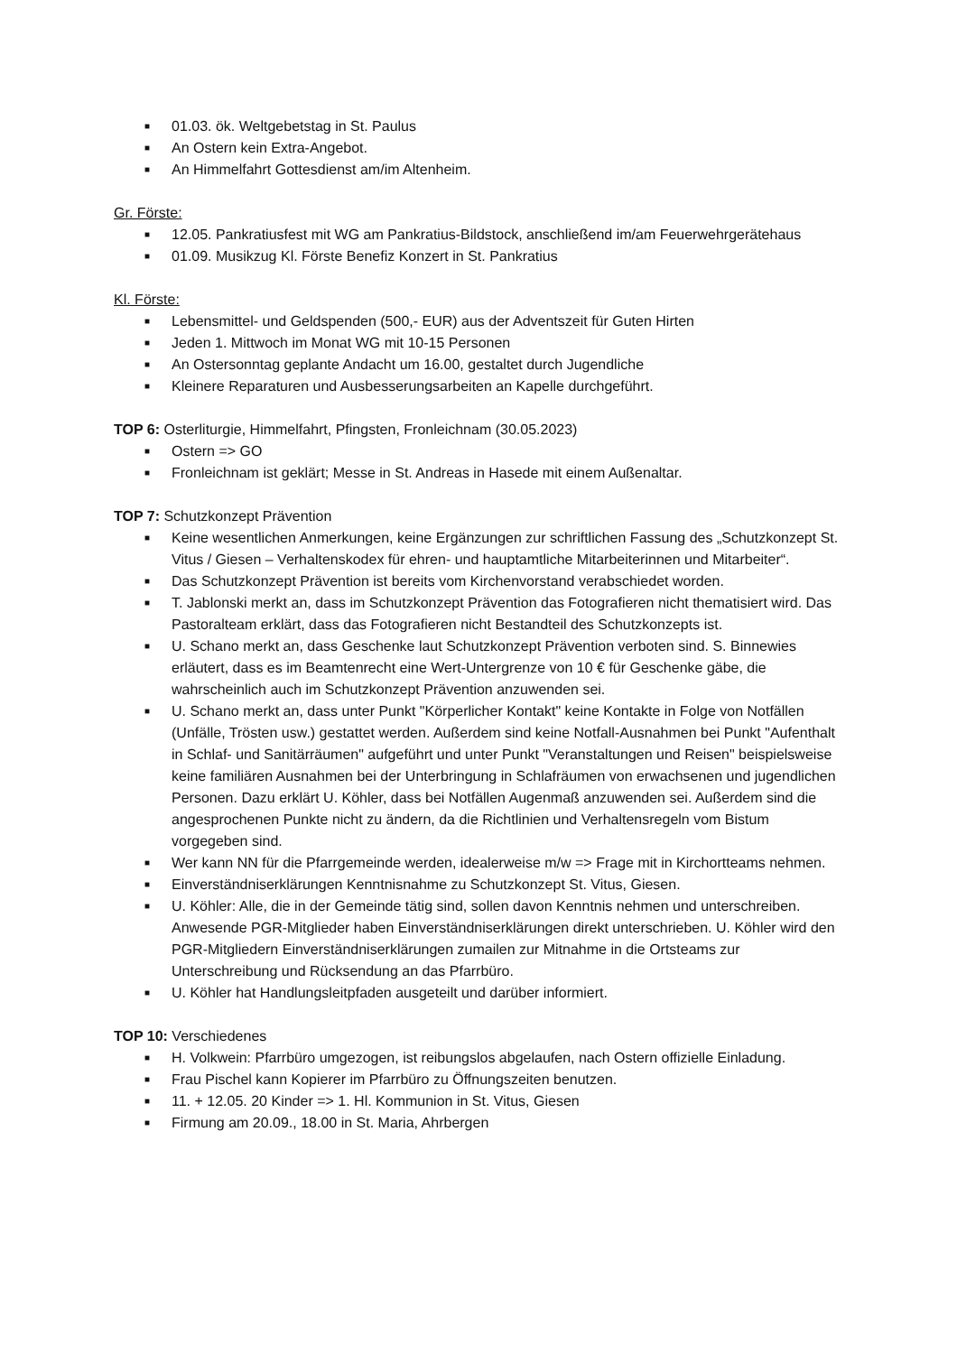■ 01.03. ök. Weltgebetstag in St. Paulus
■ An Ostern kein Extra-Angebot.
■ An Himmelfahrt Gottesdienst am/im Altenheim.
Gr. Förste:
■ 12.05. Pankratiusfest mit WG am Pankratius-Bildstock, anschließend im/am Feuerwehrgerätehaus
■ 01.09. Musikzug Kl. Förste Benefiz Konzert in St. Pankratius
Kl. Förste:
■ Lebensmittel- und Geldspenden (500,- EUR) aus der Adventszeit für Guten Hirten
■ Jeden 1. Mittwoch im Monat WG mit 10-15 Personen
■ An Ostersonntag geplante Andacht um 16.00, gestaltet durch Jugendliche
■ Kleinere Reparaturen und Ausbesserungsarbeiten an Kapelle durchgeführt.
TOP 6: Osterliturgie, Himmelfahrt, Pfingsten, Fronleichnam (30.05.2023)
■ Ostern => GO
■ Fronleichnam ist geklärt; Messe in St. Andreas in Hasede mit einem Außenaltar.
TOP 7: Schutzkonzept Prävention
■ Keine wesentlichen Anmerkungen, keine Ergänzungen zur schriftlichen Fassung des „Schutzkonzept St. Vitus / Giesen – Verhaltenskodex für ehren- und hauptamtliche Mitarbeiterinnen und Mitarbeiter“.
■ Das Schutzkonzept Prävention ist bereits vom Kirchenvorstand verabschiedet worden.
■ T. Jablonski merkt an, dass im Schutzkonzept Prävention das Fotografieren nicht thematisiert wird. Das Pastoralteam erklärt, dass das Fotografieren nicht Bestandteil des Schutzkonzepts ist.
■ U. Schano merkt an, dass Geschenke laut Schutzkonzept Prävention verboten sind. S. Binnewies erläutert, dass es im Beamtenrecht eine Wert-Untergrenze von 10 € für Geschenke gäbe, die wahrscheinlich auch im Schutzkonzept Prävention anzuwenden sei.
■ U. Schano merkt an, dass unter Punkt "Körperlicher Kontakt" keine Kontakte in Folge von Notfällen (Unfälle, Trösten usw.) gestattet werden. Außerdem sind keine Notfall-Ausnahmen bei Punkt "Aufenthalt in Schlaf- und Sanitärräumen" aufgeführt und unter Punkt "Veranstaltungen und Reisen" beispielsweise keine familiären Ausnahmen bei der Unterbringung in Schlafräumen von erwachsenen und jugendlichen Personen. Dazu erklärt U. Köhler, dass bei Notfällen Augenmaß anzuwenden sei. Außerdem sind die angesprochenen Punkte nicht zu ändern, da die Richtlinien und Verhaltensregeln vom Bistum vorgegeben sind.
■ Wer kann NN für die Pfarrgemeinde werden, idealerweise m/w => Frage mit in Kirchortteams nehmen.
■ Einverständniserklärungen Kenntnisnahme zu Schutzkonzept St. Vitus, Giesen.
■ U. Köhler: Alle, die in der Gemeinde tätig sind, sollen davon Kenntnis nehmen und unterschreiben. Anwesende PGR-Mitglieder haben Einverständniserklärungen direkt unterschrieben. U. Köhler wird den PGR-Mitgliedern Einverständniserklärungen zumailen zur Mitnahme in die Ortsteams zur Unterschreibung und Rücksendung an das Pfarrbüro.
■ U. Köhler hat Handlungsleitpfaden ausgeteilt und darüber informiert.
TOP 10: Verschiedenes
■ H. Volkwein: Pfarrbüro umgezogen, ist reibungslos abgelaufen, nach Ostern offizielle Einladung.
■ Frau Pischel kann Kopierer im Pfarrbüro zu Öffnungszeiten benutzen.
■ 11. + 12.05. 20 Kinder => 1. Hl. Kommunion in St. Vitus, Giesen
■ Firmung am 20.09., 18.00 in St. Maria, Ahrbergen